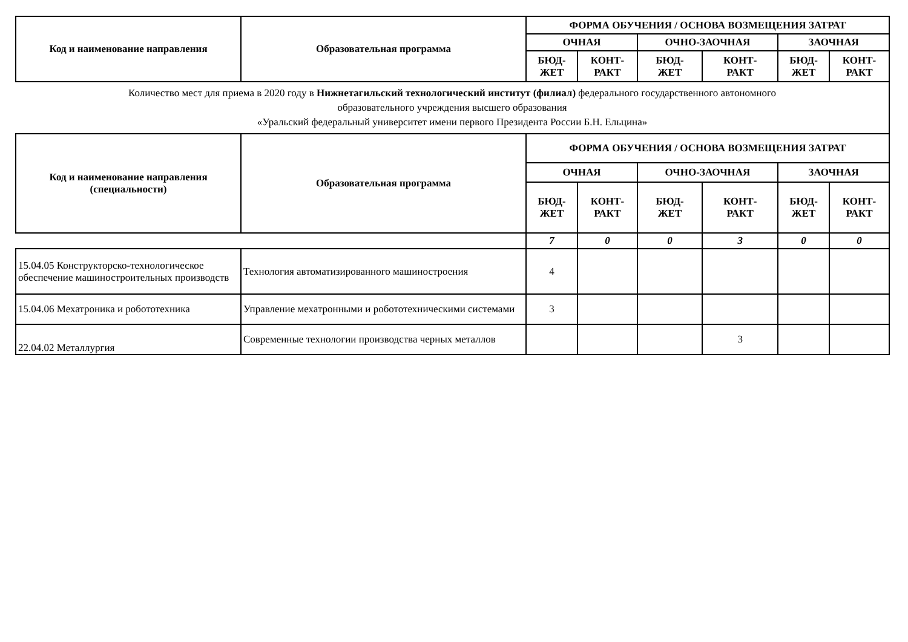| Код и наименование направления | Образовательная программа | ФОРМА ОБУЧЕНИЯ / ОСНОВА ВОЗМЕЩЕНИЯ ЗАТРАТ | | | | | |
| --- | --- | --- | --- | --- | --- | --- | --- |
| | | ОЧНАЯ | | ОЧНО-ЗАОЧНАЯ | | ЗАОЧНАЯ | |
| | | БЮД- ЖЕТ | КОНТ- РАКТ | БЮД- ЖЕТ | КОНТ- РАКТ | БЮД- ЖЕТ | КОНТ- РАКТ |
| Количество мест для приема в 2020 году в Нижнетагильский технологический институт (филиал) федерального государственного автономного образовательного учреждения высшего образования «Уральский федеральный университет имени первого Президента России Б.Н. Ельцина» | | | | | | | |
| Код и наименование направления (специальности) | Образовательная программа | ФОРМА ОБУЧЕНИЯ / ОСНОВА ВОЗМЕЩЕНИЯ ЗАТРАТ | | | | | |
| | | ОЧНАЯ | | ОЧНО-ЗАОЧНАЯ | | ЗАОЧНАЯ | |
| | | БЮД- ЖЕТ | КОНТ- РАКТ | БЮД- ЖЕТ | КОНТ- РАКТ | БЮД- ЖЕТ | КОНТ- РАКТ |
| | | 7 | 0 | 0 | 3 | 0 | 0 |
| 15.04.05 Конструкторско-технологическое обеспечение машиностроительных производств | Технология автоматизированного машиностроения | 4 | | | | | |
| 15.04.06 Мехатроника и робототехника | Управление мехатронными и робототехническими системами | 3 | | | | | |
| 22.04.02 Металлургия | Современные технологии производства черных металлов | | | | 3 | | |